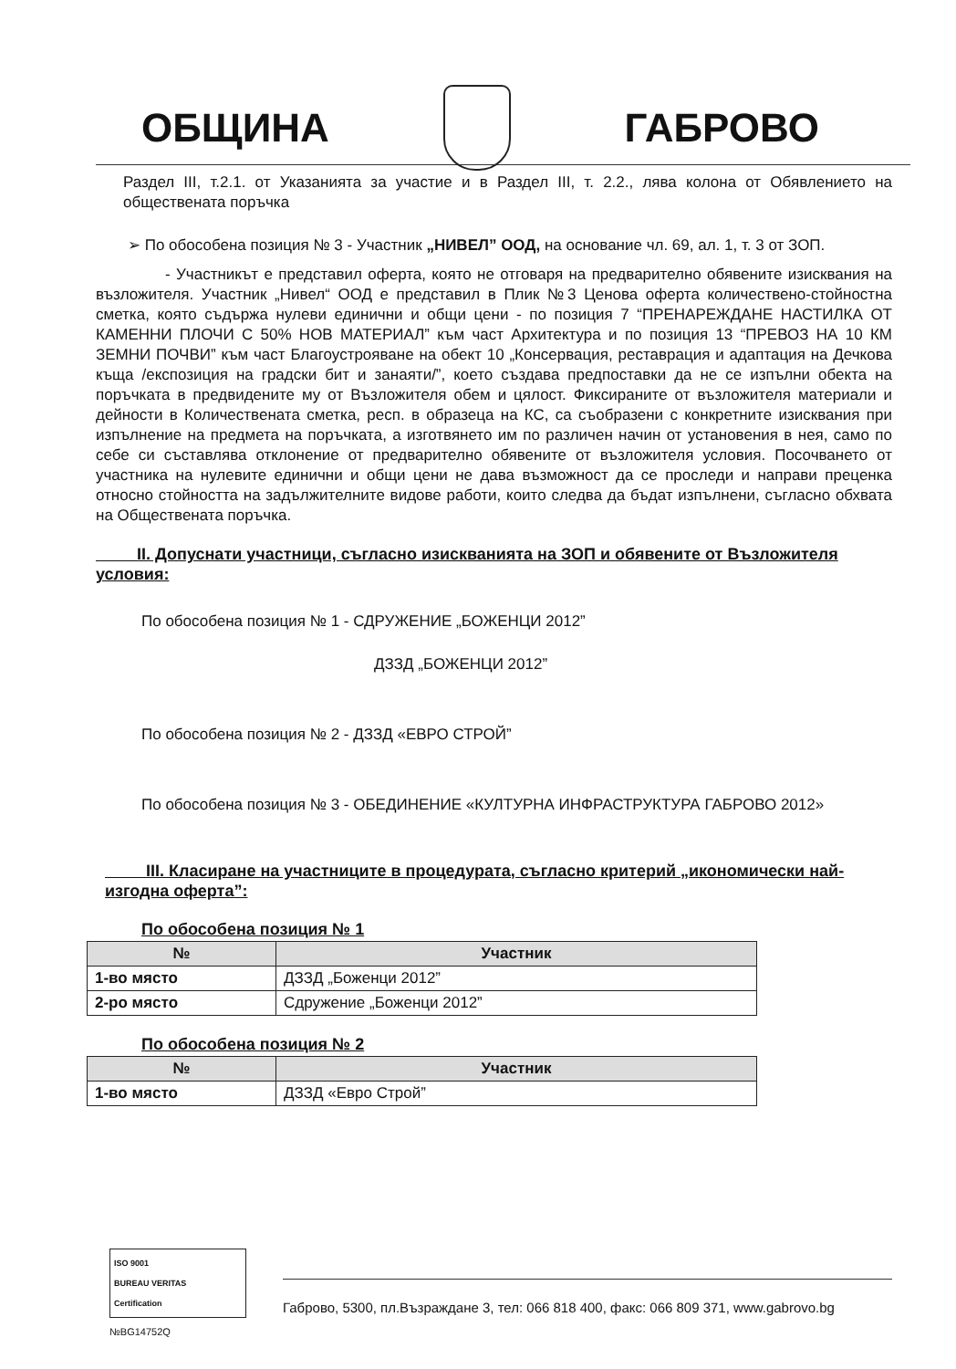ОБЩИНА ГАБРОВО
Раздел III, т.2.1. от Указанията за участие и в Раздел III, т. 2.2., лява колона от Обявлението на обществената поръчка
➢ По обособена позиция № 3 - Участник „НИВЕЛ” ООД, на основание чл. 69, ал. 1, т. 3 от ЗОП.
- Участникът е представил оферта, която не отговаря на предварително обявените изисквания на възложителя. Участник „Нивел“ ООД е представил в Плик №3 Ценова оферта количествено-стойностна сметка, която съдържа нулеви единични и общи цени - по позиция 7 “ПРЕНАРЕЖДАНЕ НАСТИЛКА ОТ КАМЕННИ ПЛОЧИ С 50% НОВ МАТЕРИАЛ” към част Архитектура и по позиция 13 “ПРЕВОЗ НА 10 КМ ЗЕМНИ ПОЧВИ” към част Благоустрояване на обект 10 „Консервация, реставрация и адаптация на Дечкова къща /експозиция на градски бит и занаяти/”, което създава предпоставки да не се изпълни обекта на поръчката в предвидените му от Възложителя обем и цялост. Фиксираните от възложителя материали и дейности в Количествената сметка, респ. в образеца на КС, са съобразени с конкретните изисквания при изпълнение на предмета на поръчката, а изготвянето им по различен начин от установения в нея, само по себе си съставлява отклонение от предварително обявените от възложителя условия. Посочването от участника на нулевите единични и общи цени не дава възможност да се проследи и направи преценка относно стойността на задължителните видове работи, които следва да бъдат изпълнени, съгласно обхвата на Обществената поръчка.
II. Допуснати участници, съгласно изискванията на ЗОП и обявените от Възложителя условия:
По обособена позиция № 1 - СДРУЖЕНИЕ „БОЖЕНЦИ 2012”
ДЗЗД „БОЖЕНЦИ 2012”
По обособена позиция № 2 - ДЗЗД «ЕВРО СТРОЙ”
По обособена позиция № 3 - ОБЕДИНЕНИЕ «КУЛТУРНА ИНФРАСТРУКТУРА ГАБРОВО 2012»
III. Класиране на участниците в процедурата, съгласно критерий „икономически най-изгодна оферта”:
По обособена позиция № 1
| № | Участник |
| --- | --- |
| 1-во място | ДЗЗД „Боженци 2012” |
| 2-ро място | Сдружение „Боженци 2012” |
По обособена позиция № 2
| № | Участник |
| --- | --- |
| 1-во място | ДЗЗД «Евро Строй” |
ISO 9001
BUREAU VERITAS
Certification
Габрово, 5300, пл.Възраждане 3, тел: 066 818 400, факс: 066 809 371, www.gabrovo.bg
№BG14752Q